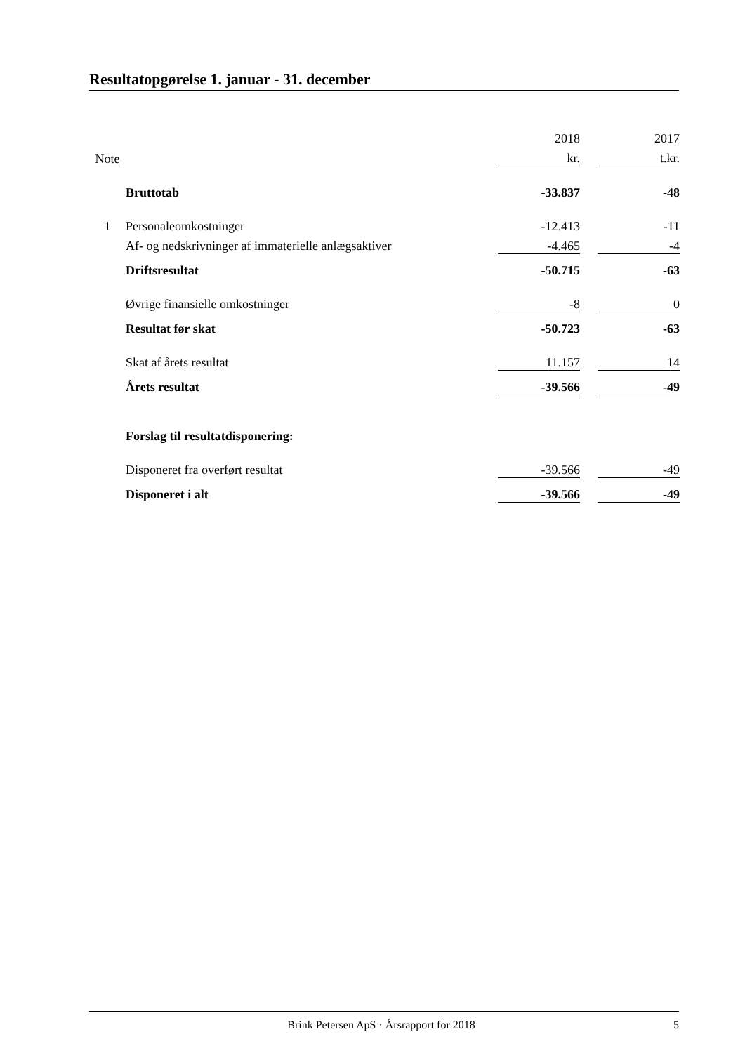Resultatopgørelse 1. januar - 31. december
| | | 2018 | | 2017 |
| --- | --- | --- | --- | --- |
| Note | | kr. | | t.kr. |
| | Bruttotab | -33.837 | | -48 |
| 1 | Personaleomkostninger | -12.413 | | -11 |
| | Af- og nedskrivninger af immaterielle anlægsaktiver | -4.465 | | -4 |
| | Driftsresultat | -50.715 | | -63 |
| | Øvrige finansielle omkostninger | -8 | | 0 |
| | Resultat før skat | -50.723 | | -63 |
| | Skat af årets resultat | 11.157 | | 14 |
| | Årets resultat | -39.566 | | -49 |
| | Forslag til resultatdisponering: | | | |
| | Disponeret fra overført resultat | -39.566 | | -49 |
| | Disponeret i alt | -39.566 | | -49 |
Brink Petersen ApS · Årsrapport for 2018 5